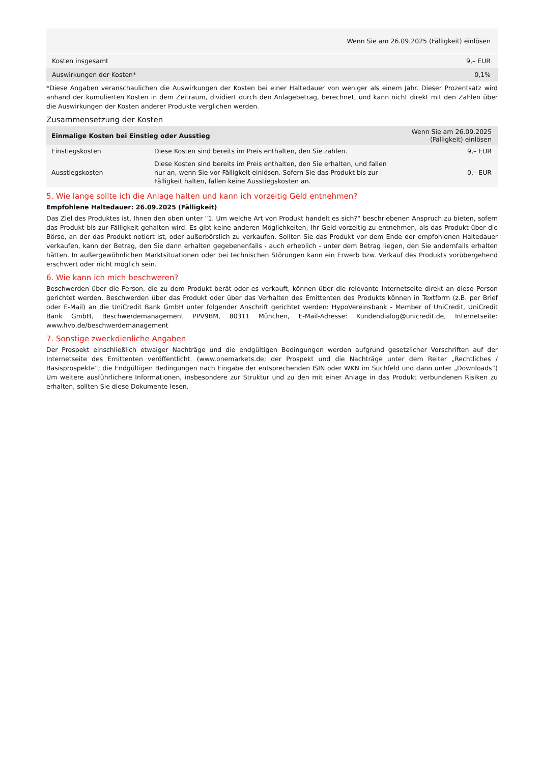| Wenn Sie am 26.09.2025 (Fälligkeit) einlösen | |
| --- | --- |
| Kosten insgesamt | 9,– EUR |
| Auswirkungen der Kosten* | 0,1% |
*Diese Angaben veranschaulichen die Auswirkungen der Kosten bei einer Haltedauer von weniger als einem Jahr. Dieser Prozentsatz wird anhand der kumulierten Kosten in dem Zeitraum, dividiert durch den Anlagebetrag, berechnet, und kann nicht direkt mit den Zahlen über die Auswirkungen der Kosten anderer Produkte verglichen werden.
Zusammensetzung der Kosten
| Einmalige Kosten bei Einstieg oder Ausstieg | | Wenn Sie am 26.09.2025 (Fälligkeit) einlösen |
| --- | --- | --- |
| Einstiegskosten | Diese Kosten sind bereits im Preis enthalten, den Sie zahlen. | 9,– EUR |
| Ausstiegskosten | Diese Kosten sind bereits im Preis enthalten, den Sie erhalten, und fallen nur an, wenn Sie vor Fälligkeit einlösen. Sofern Sie das Produkt bis zur Fälligkeit halten, fallen keine Ausstiegskosten an. | 0,– EUR |
5. Wie lange sollte ich die Anlage halten und kann ich vorzeitig Geld entnehmen?
Empfohlene Haltedauer: 26.09.2025 (Fälligkeit)
Das Ziel des Produktes ist, Ihnen den oben unter "1. Um welche Art von Produkt handelt es sich?“ beschriebenen Anspruch zu bieten, sofern das Produkt bis zur Fälligkeit gehalten wird. Es gibt keine anderen Möglichkeiten, Ihr Geld vorzeitig zu entnehmen, als das Produkt über die Börse, an der das Produkt notiert ist, oder außerbörslich zu verkaufen. Sollten Sie das Produkt vor dem Ende der empfohlenen Haltedauer verkaufen, kann der Betrag, den Sie dann erhalten gegebenenfalls - auch erheblich - unter dem Betrag liegen, den Sie andernfalls erhalten hätten. In außergewöhnlichen Marktsituationen oder bei technischen Störungen kann ein Erwerb bzw. Verkauf des Produkts vorübergehend erschwert oder nicht möglich sein.
6. Wie kann ich mich beschweren?
Beschwerden über die Person, die zu dem Produkt berät oder es verkauft, können über die relevante Internetseite direkt an diese Person gerichtet werden. Beschwerden über das Produkt oder über das Verhalten des Emittenten des Produkts können in Textform (z.B. per Brief oder E-Mail) an die UniCredit Bank GmbH unter folgender Anschrift gerichtet werden: HypoVereinsbank - Member of UniCredit, UniCredit Bank GmbH, Beschwerdemanagement PPV9BM, 80311 München, E-Mail-Adresse: Kundendialog@unicredit.de, Internetseite: www.hvb.de/beschwerdemanagement
7. Sonstige zweckdienliche Angaben
Der Prospekt einschließlich etwaiger Nachträge und die endgültigen Bedingungen werden aufgrund gesetzlicher Vorschriften auf der Internetseite des Emittenten veröffentlicht. (www.onemarkets.de; der Prospekt und die Nachträge unter dem Reiter „Rechtliches / Basisprospekte“; die Endgültigen Bedingungen nach Eingabe der entsprechenden ISIN oder WKN im Suchfeld und dann unter „Downloads“) Um weitere ausführlichere Informationen, insbesondere zur Struktur und zu den mit einer Anlage in das Produkt verbundenen Risiken zu erhalten, sollten Sie diese Dokumente lesen.